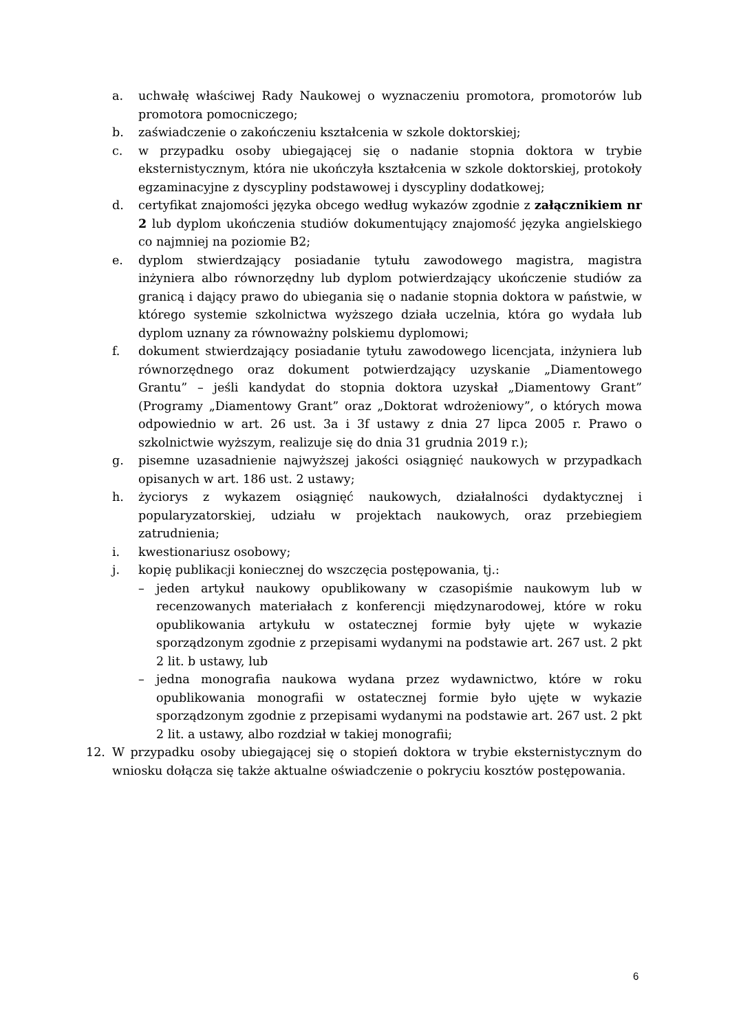a. uchwałę właściwej Rady Naukowej o wyznaczeniu promotora, promotorów lub promotora pomocniczego;
b. zaświadczenie o zakończeniu kształcenia w szkole doktorskiej;
c. w przypadku osoby ubiegającej się o nadanie stopnia doktora w trybie eksternistycznym, która nie ukończyła kształcenia w szkole doktorskiej, protokoły egzaminacyjne z dyscypliny podstawowej i dyscypliny dodatkowej;
d. certyfikat znajomości języka obcego według wykazów zgodnie z załącznikiem nr 2 lub dyplom ukończenia studiów dokumentujący znajomość języka angielskiego co najmniej na poziomie B2;
e. dyplom stwierdzający posiadanie tytułu zawodowego magistra, magistra inżyniera albo równorzędny lub dyplom potwierdzający ukończenie studiów za granicą i dający prawo do ubiegania się o nadanie stopnia doktora w państwie, w którego systemie szkolnictwa wyższego działa uczelnia, która go wydała lub dyplom uznany za równoważny polskiemu dyplomowi;
f. dokument stwierdzający posiadanie tytułu zawodowego licencjata, inżyniera lub równorzędnego oraz dokument potwierdzający uzyskanie „Diamentowego Grantu” – jeśli kandydat do stopnia doktora uzyskał „Diamentowy Grant” (Programy „Diamentowy Grant” oraz „Doktorat wdrożeniowy”, o których mowa odpowiednio w art. 26 ust. 3a i 3f ustawy z dnia 27 lipca 2005 r. Prawo o szkolnictwie wyższym, realizuje się do dnia 31 grudnia 2019 r.);
g. pisemne uzasadnienie najwyższej jakości osiągnięć naukowych w przypadkach opisanych w art. 186 ust. 2 ustawy;
h. życiorys z wykazem osiągnięć naukowych, działalności dydaktycznej i popularyzatorskiej, udziału w projektach naukowych, oraz przebiegiem zatrudnienia;
i. kwestionariusz osobowy;
j. kopię publikacji koniecznej do wszczęcia postępowania, tj.:
– jeden artykuł naukowy opublikowany w czasopiśmie naukowym lub w recenzowanych materiałach z konferencji międzynarodowej, które w roku opublikowania artykułu w ostatecznej formie były ujęte w wykazie sporządzonym zgodnie z przepisami wydanymi na podstawie art. 267 ust. 2 pkt 2 lit. b ustawy, lub
– jedna monografia naukowa wydana przez wydawnictwo, które w roku opublikowania monografii w ostatecznej formie było ujęte w wykazie sporządzonym zgodnie z przepisami wydanymi na podstawie art. 267 ust. 2 pkt 2 lit. a ustawy, albo rozdział w takiej monografii;
12. W przypadku osoby ubiegającej się o stopień doktora w trybie eksternistycznym do wniosku dołącza się także aktualne oświadczenie o pokryciu kosztów postępowania.
6